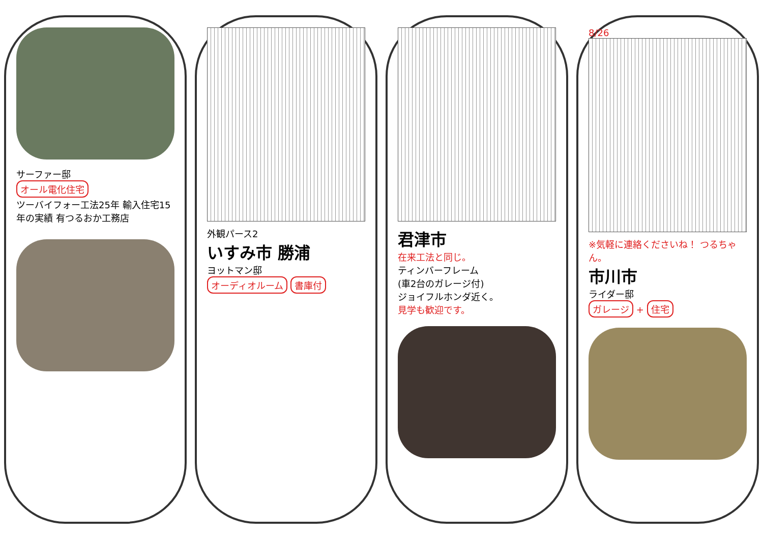サーファー邸
オール電化住宅
ツーバイフォー工法25年 輸入住宅15年の実績 有つるおか工務店
外観パース2
いすみ市 勝浦
ヨットマン邸
オーディオルーム 書庫付
君津市
在来工法と同じ。
ティンバーフレーム
(車2台のガレージ付)
ジョイフルホンダ近く。
見学も歓迎です。
8/26
※気軽に連絡くださいね！ つるちゃん。
市川市
ライダー邸
ガレージ + 住宅